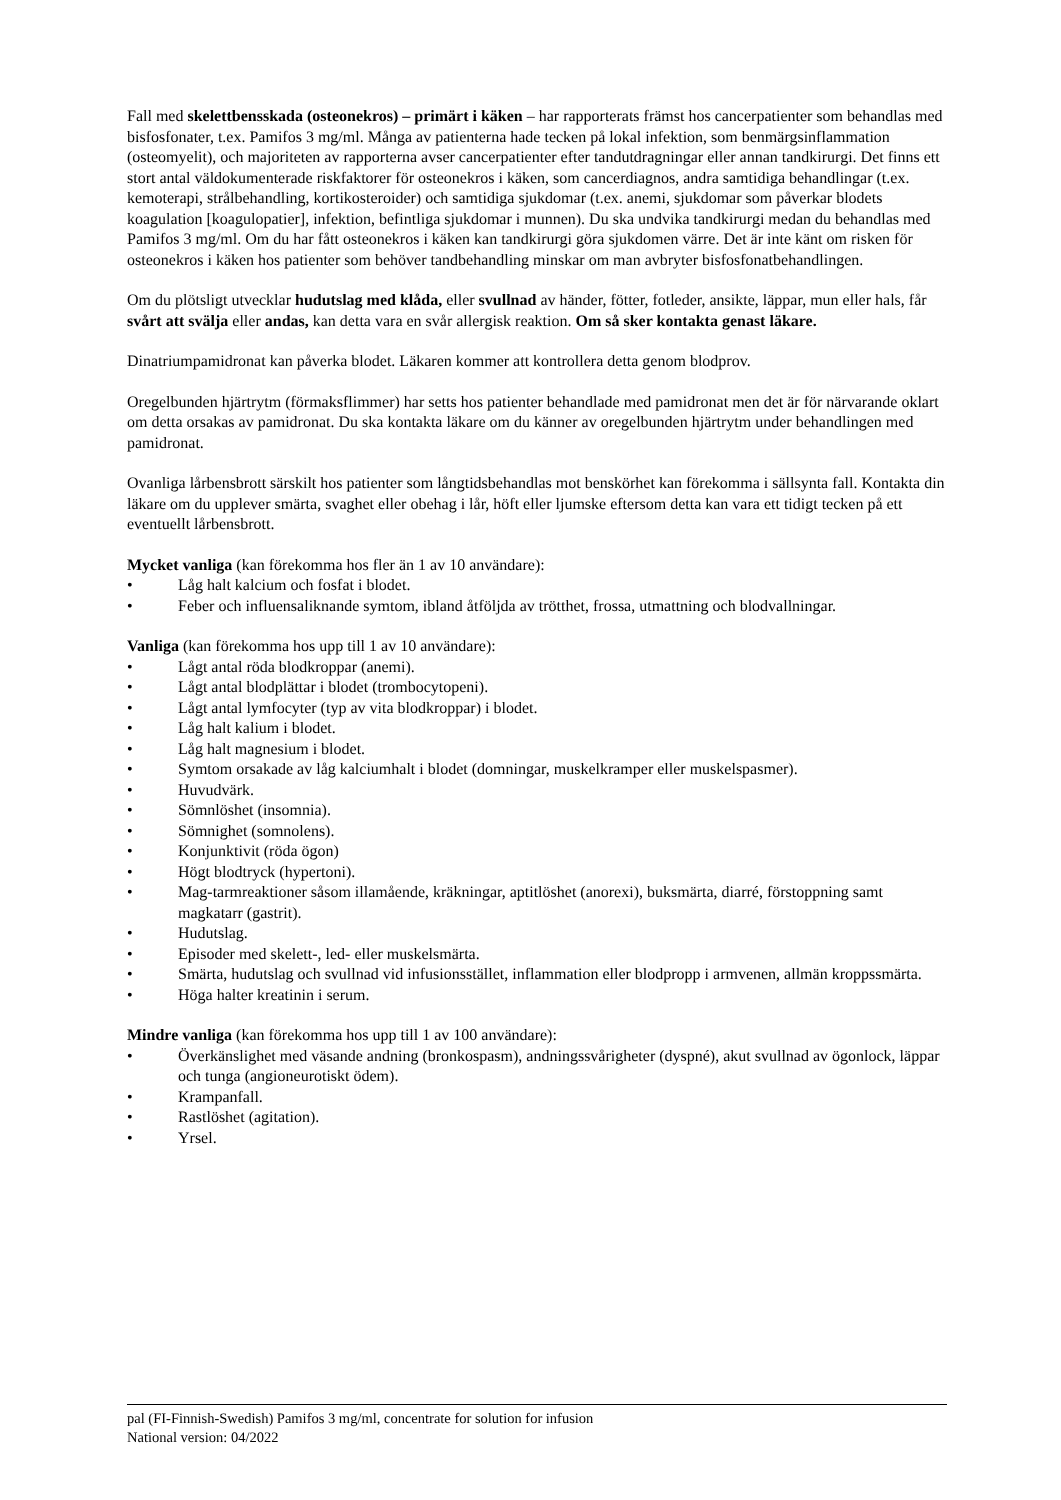Fall med skelettbensskada (osteonekros) – primärt i käken – har rapporterats främst hos cancerpatienter som behandlas med bisfosfonater, t.ex. Pamifos 3 mg/ml. Många av patienterna hade tecken på lokal infektion, som benmärgsinflammation (osteomyelit), och majoriteten av rapporterna avser cancerpatienter efter tandutdragningar eller annan tandkirurgi. Det finns ett stort antal väldokumenterade riskfaktorer för osteonekros i käken, som cancerdiagnos, andra samtidiga behandlingar (t.ex. kemoterapi, strålbehandling, kortikosteroider) och samtidiga sjukdomar (t.ex. anemi, sjukdomar som påverkar blodets koagulation [koagulopatier], infektion, befintliga sjukdomar i munnen). Du ska undvika tandkirurgi medan du behandlas med Pamifos 3 mg/ml. Om du har fått osteonekros i käken kan tandkirurgi göra sjukdomen värre. Det är inte känt om risken för osteonekros i käken hos patienter som behöver tandbehandling minskar om man avbryter bisfosfonatbehandlingen.
Om du plötsligt utvecklar hudutslag med klåda, eller svullnad av händer, fötter, fotleder, ansikte, läppar, mun eller hals, får svårt att svälja eller andas, kan detta vara en svår allergisk reaktion. Om så sker kontakta genast läkare.
Dinatriumpamidronat kan påverka blodet. Läkaren kommer att kontrollera detta genom blodprov.
Oregelbunden hjärtrytm (förmaksflimmer) har setts hos patienter behandlade med pamidronat men det är för närvarande oklart om detta orsakas av pamidronat. Du ska kontakta läkare om du känner av oregelbunden hjärtrytm under behandlingen med pamidronat.
Ovanliga lårbensbrott särskilt hos patienter som långtidsbehandlas mot benskörhet kan förekomma i sällsynta fall. Kontakta din läkare om du upplever smärta, svaghet eller obehag i lår, höft eller ljumske eftersom detta kan vara ett tidigt tecken på ett eventuellt lårbensbrott.
Mycket vanliga (kan förekomma hos fler än 1 av 10 användare):
• Låg halt kalcium och fosfat i blodet.
• Feber och influensaliknande symtom, ibland åtföljda av trötthet, frossa, utmattning och blodvallningar.
Vanliga (kan förekomma hos upp till 1 av 10 användare):
• Lågt antal röda blodkroppar (anemi).
• Lågt antal blodplättar i blodet (trombocytopeni).
• Lågt antal lymfocyter (typ av vita blodkroppar) i blodet.
• Låg halt kalium i blodet.
• Låg halt magnesium i blodet.
• Symtom orsakade av låg kalciumhalt i blodet (domningar, muskelkramper eller muskelspasmer).
• Huvudvärk.
• Sömnlöshet (insomnia).
• Sömnighet (somnolens).
• Konjunktivit (röda ögon)
• Högt blodtryck (hypertoni).
• Mag-tarmreaktioner såsom illamående, kräkningar, aptitlöshet (anorexi), buksmärta, diarré, förstoppning samt magkatarr (gastrit).
• Hudutslag.
• Episoder med skelett-, led- eller muskelsmärta.
• Smärta, hudutslag och svullnad vid infusionsstället, inflammation eller blodpropp i armvenen, allmän kroppssmärta.
• Höga halter kreatinin i serum.
Mindre vanliga (kan förekomma hos upp till 1 av 100 användare):
• Överkänslighet med väsande andning (bronkospasm), andningssvårigheter (dyspné), akut svullnad av ögonlock, läppar och tunga (angioneurotiskt ödem).
• Krampanfall.
• Rastlöshet (agitation).
• Yrsel.
pal (FI-Finnish-Swedish) Pamifos 3 mg/ml, concentrate for solution for infusion
National version: 04/2022